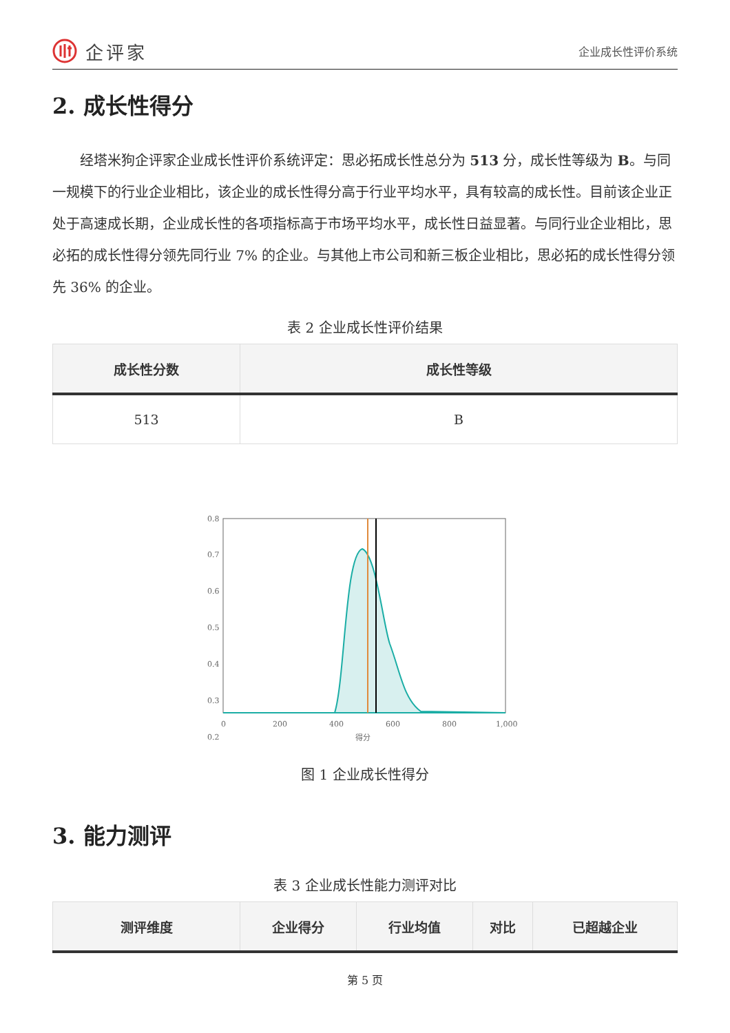企评家
企业成长性评价系统
2. 成长性得分
经塔米狗企评家企业成长性评价系统评定：思必拓成长性总分为 513 分，成长性等级为 B。与同一规模下的行业企业相比，该企业的成长性得分高于行业平均水平，具有较高的成长性。目前该企业正处于高速成长期，企业成长性的各项指标高于市场平均水平，成长性日益显著。与同行业企业相比，思必拓的成长性得分领先同行业 7% 的企业。与其他上市公司和新三板企业相比，思必拓的成长性得分领先 36% 的企业。
表 2 企业成长性评价结果
| 成长性分数 | 成长性等级 |
| --- | --- |
| 513 | B |
0.8
0.7
0.6
0.5
0.4
0.3
0.2
0
200
400
600
800
1,000
得分
图 1 企业成长性得分
3. 能力测评
表 3 企业成长性能力测评对比
| 测评维度 | 企业得分 | 行业均值 | 对比 | 已超越企业 |
| --- | --- | --- | --- | --- |
第 5 页